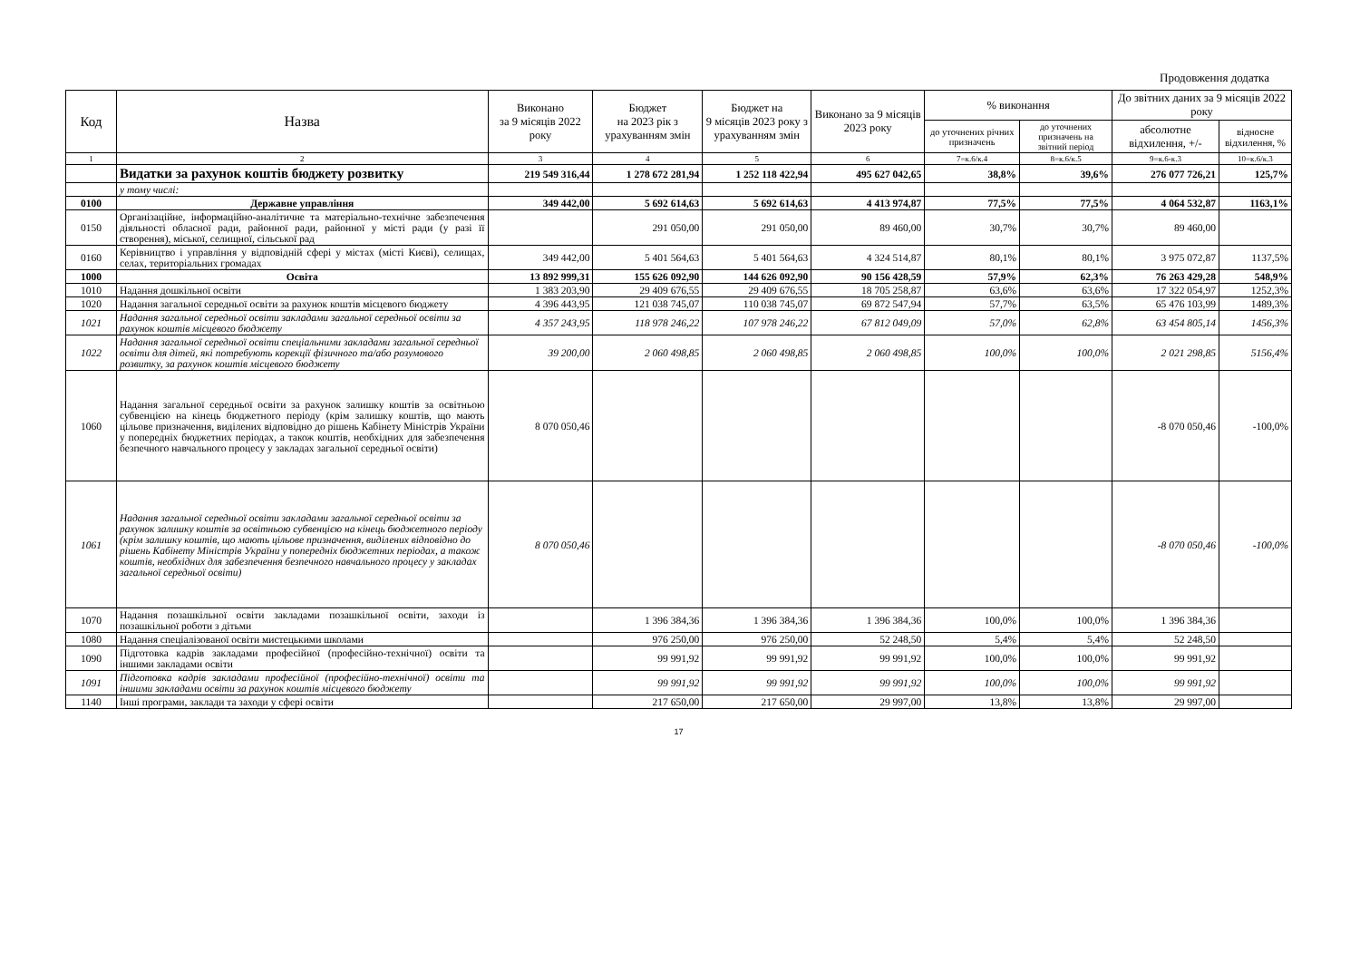Продовження додатка
| Код | Назва | Виконано за 9 місяців 2022 року | Бюджет на 2023 рік з урахуванням змін | Бюджет на 9 місяців 2023 року з урахуванням змін | Виконано за 9 місяців 2023 року | % виконання | | До звітних даних за 9 місяців 2022 року | |
| --- | --- | --- | --- | --- | --- | --- | --- | --- | --- |
| | | | | | | до уточнених річних призначень | до уточнених призначень на звітний період | абсолютне відхилення, +/- | відносне відхилення, % |
| 1 | 2 | 3 | 4 | 5 | 6 | 7=к.6/к.4 | 8=к.6/к.5 | 9=к.6-к.3 | 10=к.6/к.3 |
| | Видатки за рахунок коштів бюджету розвитку | 219 549 316,44 | 1 278 672 281,94 | 1 252 118 422,94 | 495 627 042,65 | 38,8% | 39,6% | 276 077 726,21 | 125,7% |
| | у тому числі: | | | | | | | | |
| 0100 | Державне управління | 349 442,00 | 5 692 614,63 | 5 692 614,63 | 4 413 974,87 | 77,5% | 77,5% | 4 064 532,87 | 1163,1% |
| 0150 | Організаційне, інформаційно-аналітичне та матеріально-технічне забезпечення діяльності обласної ради, районної ради, районної у місті ради (у разі її створення), міської, селищної, сільської рад | | 291 050,00 | 291 050,00 | 89 460,00 | 30,7% | 30,7% | 89 460,00 | |
| 0160 | Керівництво і управління у відповідній сфері у містах (місті Києві), селищах, селах, територіальних громадах | 349 442,00 | 5 401 564,63 | 5 401 564,63 | 4 324 514,87 | 80,1% | 80,1% | 3 975 072,87 | 1137,5% |
| 1000 | Освіта | 13 892 999,31 | 155 626 092,90 | 144 626 092,90 | 90 156 428,59 | 57,9% | 62,3% | 76 263 429,28 | 548,9% |
| 1010 | Надання дошкільної освіти | 1 383 203,90 | 29 409 676,55 | 29 409 676,55 | 18 705 258,87 | 63,6% | 63,6% | 17 322 054,97 | 1252,3% |
| 1020 | Надання загальної середньої освіти за рахунок коштів місцевого бюджету | 4 396 443,95 | 121 038 745,07 | 110 038 745,07 | 69 872 547,94 | 57,7% | 63,5% | 65 476 103,99 | 1489,3% |
| 1021 | Надання загальної середньої освіти закладами загальної середньої освіти за рахунок коштів місцевого бюджету | 4 357 243,95 | 118 978 246,22 | 107 978 246,22 | 67 812 049,09 | 57,0% | 62,8% | 63 454 805,14 | 1456,3% |
| 1022 | Надання загальної середньої освіти спеціальними закладами загальної середньої освіти для дітей, які потребують корекції фізичного та/або розумового розвитку, за рахунок коштів місцевого бюджету | 39 200,00 | 2 060 498,85 | 2 060 498,85 | 2 060 498,85 | 100,0% | 100,0% | 2 021 298,85 | 5156,4% |
| 1060 | Надання загальної середньої освіти за рахунок залишку коштів за освітньою субвенцією на кінець бюджетного періоду (крім залишку коштів, що мають цільове призначення, виділених відповідно до рішень Кабінету Міністрів України у попередніх бюджетних періодах, а також коштів, необхідних для забезпечення безпечного навчального процесу у закладах загальної середньої освіти) | 8 070 050,46 | | | | | | -8 070 050,46 | -100,0% |
| 1061 | Надання загальної середньої освіти закладами загальної середньої освіти за рахунок залишку коштів за освітньою субвенцією на кінець бюджетного періоду (крім залишку коштів, що мають цільове призначення, виділених відповідно до рішень Кабінету Міністрів України у попередніх бюджетних періодах, а також коштів, необхідних для забезпечення безпечного навчального процесу у закладах загальної середньої освіти) | 8 070 050,46 | | | | | | -8 070 050,46 | -100,0% |
| 1070 | Надання позашкільної освіти закладами позашкільної освіти, заходи із позашкільної роботи з дітьми | | 1 396 384,36 | 1 396 384,36 | 1 396 384,36 | 100,0% | 100,0% | 1 396 384,36 | |
| 1080 | Надання спеціалізованої освіти мистецькими школами | | 976 250,00 | 976 250,00 | 52 248,50 | 5,4% | 5,4% | 52 248,50 | |
| 1090 | Підготовка кадрів закладами професійної (професійно-технічної) освіти та іншими закладами освіти | | 99 991,92 | 99 991,92 | 99 991,92 | 100,0% | 100,0% | 99 991,92 | |
| 1091 | Підготовка кадрів закладами професійної (професійно-технічної) освіти та іншими закладами освіти за рахунок коштів місцевого бюджету | | 99 991,92 | 99 991,92 | 99 991,92 | 100,0% | 100,0% | 99 991,92 | |
| 1140 | Інші програми, заклади та заходи у сфері освіти | | 217 650,00 | 217 650,00 | 29 997,00 | 13,8% | 13,8% | 29 997,00 | |
17